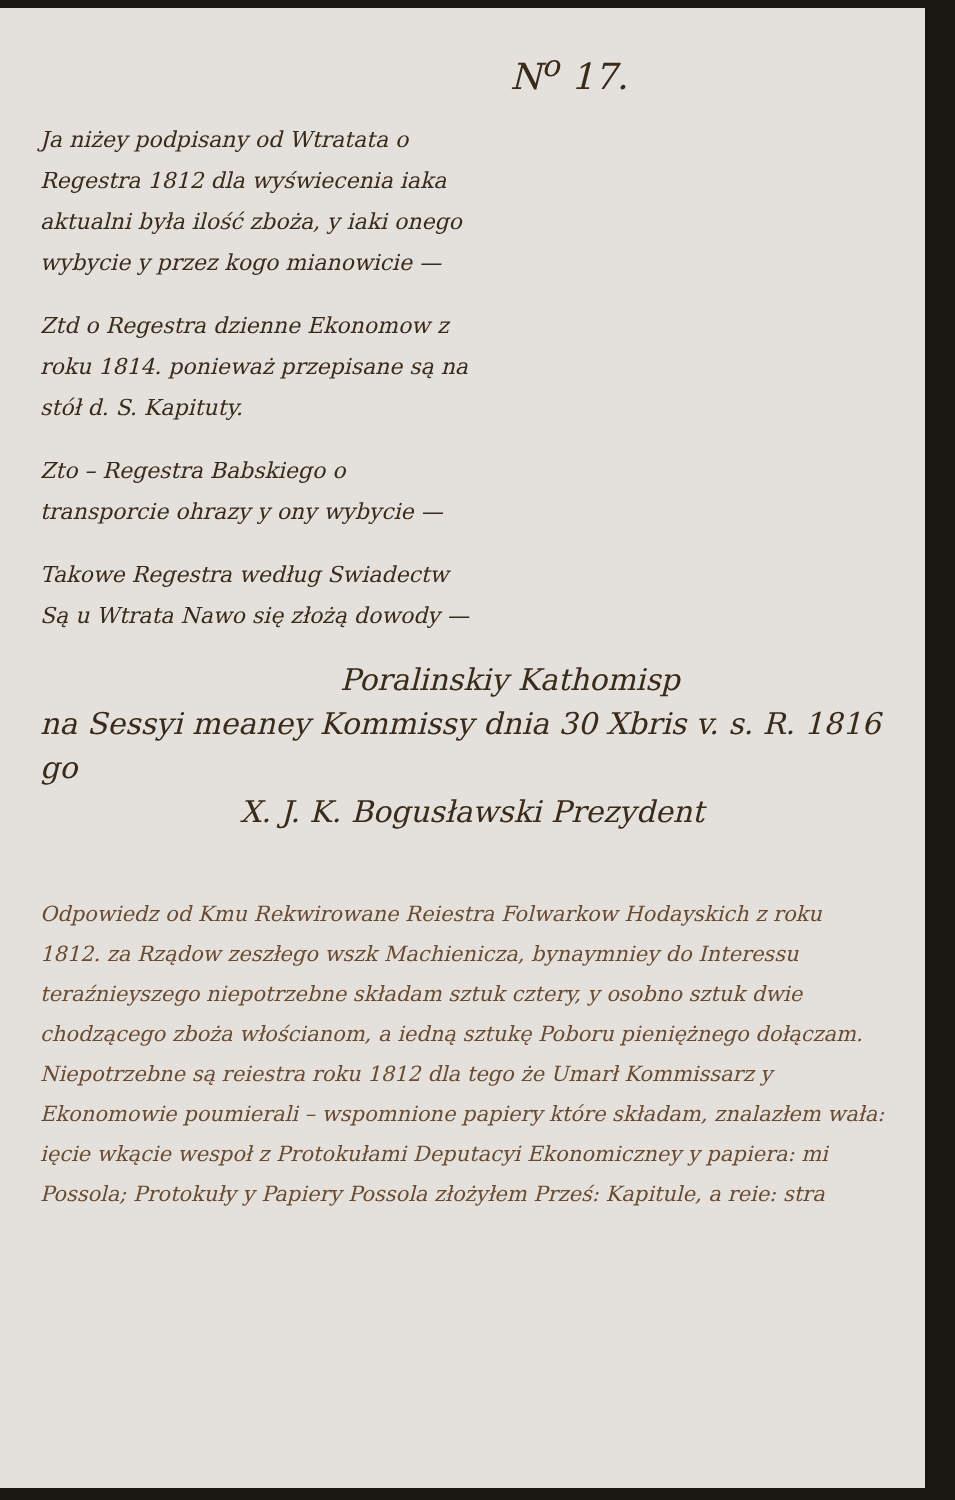N<sup>o</sup> 17.
Ja niżey podpisany od Wtratata o Regestra 1812 dla wyświecenia iaka aktualni była ilość zboża, y iaki onego wybycie y przez kogo mianowicie —
Ztd o Regestra dzienne Ekonomow z roku 1814. ponieważ przepisane są na stół d. S. Kapituty.
Zto – Regestra Babskiego o transporcie ohrazy y ony wybycie —
Takowe Regestra według Swiadectw Są u Wtrata Nawo się złożą dowody —
Poralinskiy Kathomisp
na Sessyi meaney Kommissy dnia 30 Xbris v. s. R. 1816 go
X. J. K. Bogusławski Prezydent
Odpowiedz od Kmu Rekwirowane Reiestra Folwarkow Hodayskich z roku 1812. za Rządow zeszłego wszk Machienicza, bynaymniey do Interessu teraźnieyszego niepotrzebne składam sztuk cztery, y osobno sztuk dwie chodzącego zboża włościanom, a iedną sztukę Poboru pieniężnego dołączam. Niepotrzebne są reiestra roku 1812 dla tego że Umarł Kommissarz y Ekonomowie poumierali – wspomnione papiery które składam, znalazłem wała: ięcie wkącie wespoł z Protokułami Deputacyi Ekonomiczney y papiera: mi Possola; Protokuły y Papiery Possola złożyłem Prześ: Kapitule, a reie: stra